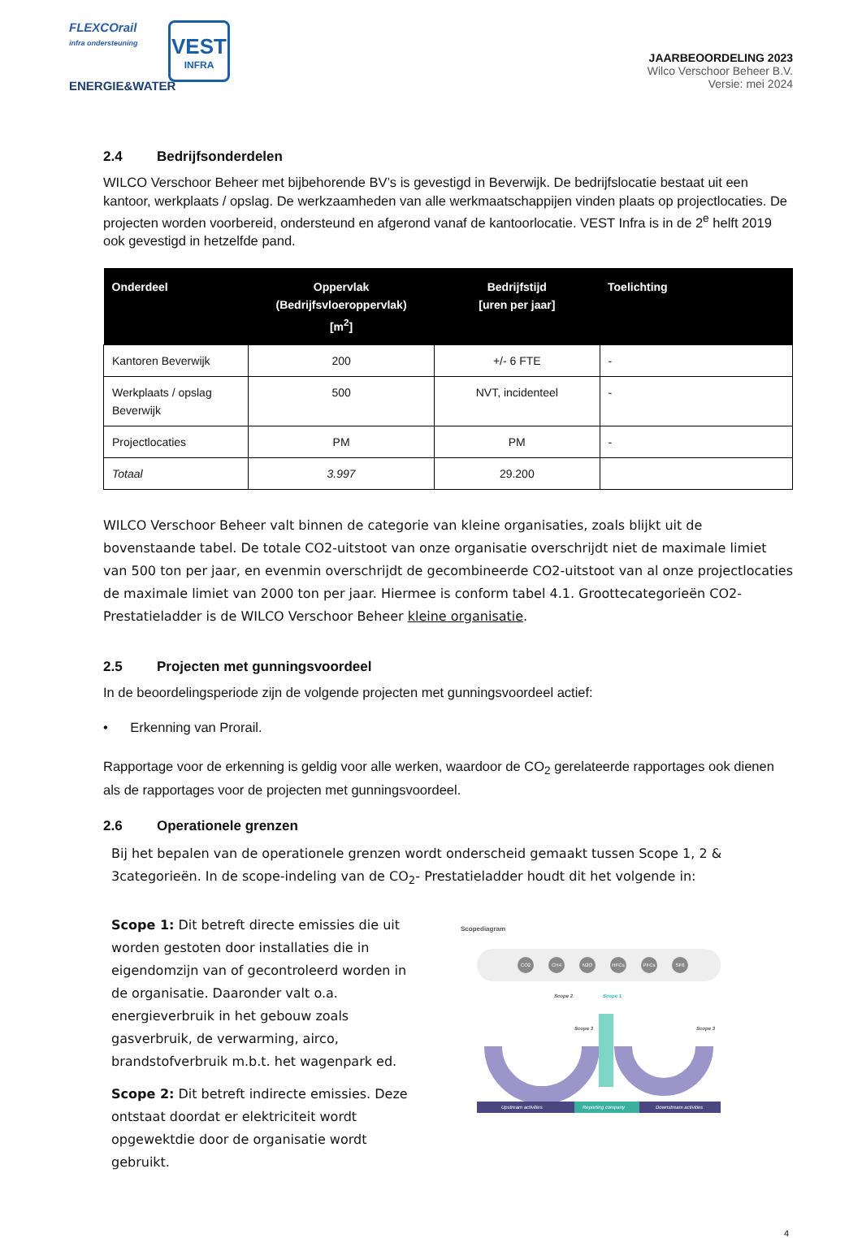FLEXCOrail
infra ondersteuning
ENERGIE&WATER
VEST
INFRA
JAARBEOORDELING 2023
Wilco Verschoor Beheer B.V.
Versie: mei 2024
2.4 Bedrijfsonderdelen
WILCO Verschoor Beheer met bijbehorende BV’s is gevestigd in Beverwijk. De bedrijfslocatie bestaat uit een kantoor, werkplaats / opslag. De werkzaamheden van alle werkmaatschappijen vinden plaats op projectlocaties. De projecten worden voorbereid, ondersteund en afgerond vanaf de kantoorlocatie. VEST Infra is in de 2<sup>e</sup> helft 2019 ook gevestigd in hetzelfde pand.
| Onderdeel | Oppervlak (Bedrijfsvloeroppervlak) [m<sup>2</sup>] | Bedrijfstijd [uren per jaar] | Toelichting |
| --- | --- | --- | --- |
| Kantoren Beverwijk | 200 | +/- 6 FTE | - |
| Werkplaats / opslag Beverwijk | 500 | NVT, incidenteel | - |
| Projectlocaties | PM | PM | - |
| Totaal | 3.997 | 29.200 | |
WILCO Verschoor Beheer valt binnen de categorie van kleine organisaties, zoals blijkt uit de bovenstaande tabel. De totale CO2-uitstoot van onze organisatie overschrijdt niet de maximale limiet van 500 ton per jaar, en evenmin overschrijdt de gecombineerde CO2-uitstoot van al onze projectlocaties de maximale limiet van 2000 ton per jaar. Hiermee is conform tabel 4.1. Groottecategorieën CO2-Prestatieladder is de WILCO Verschoor Beheer kleine organisatie.
2.5 Projecten met gunningsvoordeel
In de beoordelingsperiode zijn de volgende projecten met gunningsvoordeel actief:
• Erkenning van Prorail.
Rapportage voor de erkenning is geldig voor alle werken, waardoor de CO<sub>2</sub> gerelateerde rapportages ook dienen als de rapportages voor de projecten met gunningsvoordeel.
2.6 Operationele grenzen
Bij het bepalen van de operationele grenzen wordt onderscheid gemaakt tussen Scope 1, 2 & 3categorieën. In de scope-indeling van de CO<sub>2</sub>- Prestatieladder houdt dit het volgende in:
Scope 1: Dit betreft directe emissies die uit worden gestoten door installaties die in eigendomzijn van of gecontroleerd worden in de organisatie. Daaronder valt o.a. energieverbruik in het gebouw zoals gasverbruik, de verwarming, airco, brandstofverbruik m.b.t. het wagenpark ed.
Scope 2: Dit betreft indirecte emissies. Deze ontstaat doordat er elektriciteit wordt opgewektdie door de organisatie wordt gebruikt.
Scopediagram
CO2
CH4
N2O
HFCs
PFCs
SF6
Scope 2
Scope 1
Scope 3
Scope 3
Upstream activities
Reporting company
Downstream activities
4